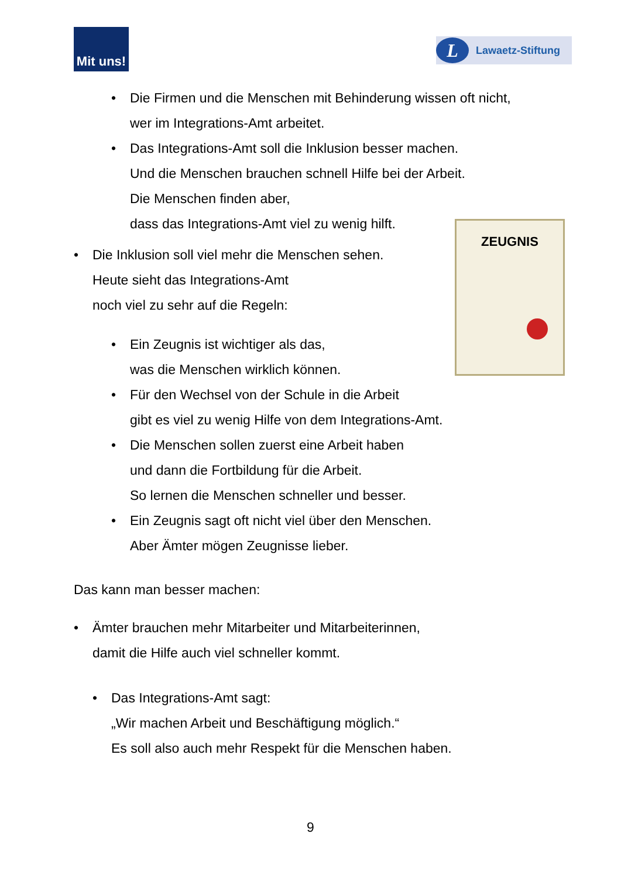Mit uns!
L Lawaetz-Stiftung
•
Die Firmen und die Menschen mit Behinderung wissen oft nicht,
wer im Integrations-Amt arbeitet.
•
Das Integrations-Amt soll die Inklusion besser machen.
Und die Menschen brauchen schnell Hilfe bei der Arbeit.
Die Menschen finden aber,
dass das Integrations-Amt viel zu wenig hilft.
ZEUGNIS
•
Die Inklusion soll viel mehr die Menschen sehen.
Heute sieht das Integrations-Amt
noch viel zu sehr auf die Regeln:
•
Ein Zeugnis ist wichtiger als das,
was die Menschen wirklich können.
•
Für den Wechsel von der Schule in die Arbeit
gibt es viel zu wenig Hilfe von dem Integrations-Amt.
•
Die Menschen sollen zuerst eine Arbeit haben
und dann die Fortbildung für die Arbeit.
So lernen die Menschen schneller und besser.
•
Ein Zeugnis sagt oft nicht viel über den Menschen.
Aber Ämter mögen Zeugnisse lieber.
Das kann man besser machen:
•
Ämter brauchen mehr Mitarbeiter und Mitarbeiterinnen,
damit die Hilfe auch viel schneller kommt.
•
Das Integrations-Amt sagt:
„Wir machen Arbeit und Beschäftigung möglich.“
Es soll also auch mehr Respekt für die Menschen haben.
9